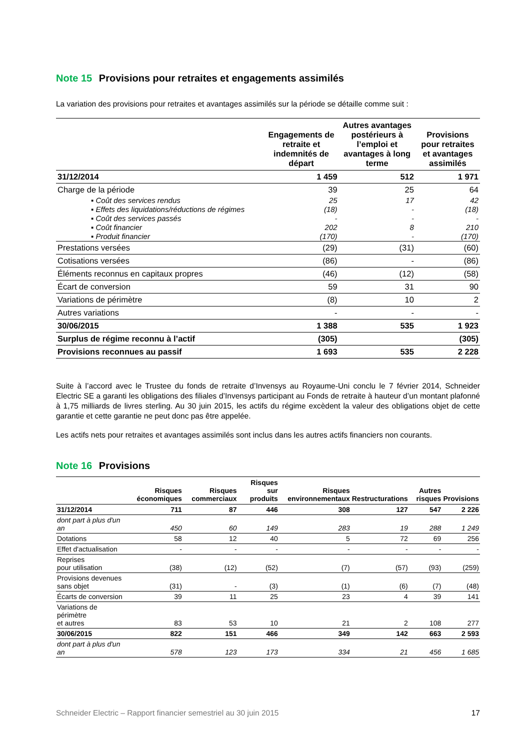Note 15 Provisions pour retraites et engagements assimilés
La variation des provisions pour retraites et avantages assimilés sur la période se détaille comme suit :
| | Engagements de retraite et indemnités de départ | Autres avantages postérieurs à l’emploi et avantages à long terme | Provisions pour retraites et avantages assimilés |
| --- | --- | --- | --- |
| 31/12/2014 | 1 459 | 512 | 1 971 |
| Charge de la période | 39 | 25 | 64 |
| ▪ Coût des services rendus | 25 | 17 | 42 |
| ▪ Effets des liquidations/réductions de régimes | (18) | - | (18) |
| ▪ Coût des services passés | - | - | - |
| ▪ Coût financier | 202 | 8 | 210 |
| ▪ Produit financier | (170) | - | (170) |
| Prestations versées | (29) | (31) | (60) |
| Cotisations versées | (86) | - | (86) |
| Éléments reconnus en capitaux propres | (46) | (12) | (58) |
| Écart de conversion | 59 | 31 | 90 |
| Variations de périmètre | (8) | 10 | 2 |
| Autres variations | - | - | - |
| 30/06/2015 | 1 388 | 535 | 1 923 |
| Surplus de régime reconnu à l’actif | (305) | | (305) |
| Provisions reconnues au passif | 1 693 | 535 | 2 228 |
Suite à l’accord avec le Trustee du fonds de retraite d’Invensys au Royaume-Uni conclu le 7 février 2014, Schneider Electric SE a garanti les obligations des filiales d’Invensys participant au Fonds de retraite à hauteur d’un montant plafonné à 1,75 milliards de livres sterling. Au 30 juin 2015, les actifs du régime excèdent la valeur des obligations objet de cette garantie et cette garantie ne peut donc pas être appelée.
Les actifs nets pour retraites et avantages assimilés sont inclus dans les autres actifs financiers non courants.
Note 16 Provisions
| | Risques économiques | Risques commerciaux | Risques sur produits | Risques environnementaux | Restructurations | Autres risques | Provisions |
| --- | --- | --- | --- | --- | --- | --- | --- |
| 31/12/2014 | 711 | 87 | 446 | 308 | 127 | 547 | 2 226 |
| dont part à plus d'un an | 450 | 60 | 149 | 283 | 19 | 288 | 1 249 |
| Dotations | 58 | 12 | 40 | 5 | 72 | 69 | 256 |
| Effet d'actualisation | - | - | - | - | - | - | - |
| Reprises pour utilisation | (38) | (12) | (52) | (7) | (57) | (93) | (259) |
| Provisions devenues sans objet | (31) | - | (3) | (1) | (6) | (7) | (48) |
| Écarts de conversion | 39 | 11 | 25 | 23 | 4 | 39 | 141 |
| Variations de périmètre et autres | 83 | 53 | 10 | 21 | 2 | 108 | 277 |
| 30/06/2015 | 822 | 151 | 466 | 349 | 142 | 663 | 2 593 |
| dont part à plus d'un an | 578 | 123 | 173 | 334 | 21 | 456 | 1 685 |
Schneider Electric – Rapport financier semestriel au 30 juin 2015 17